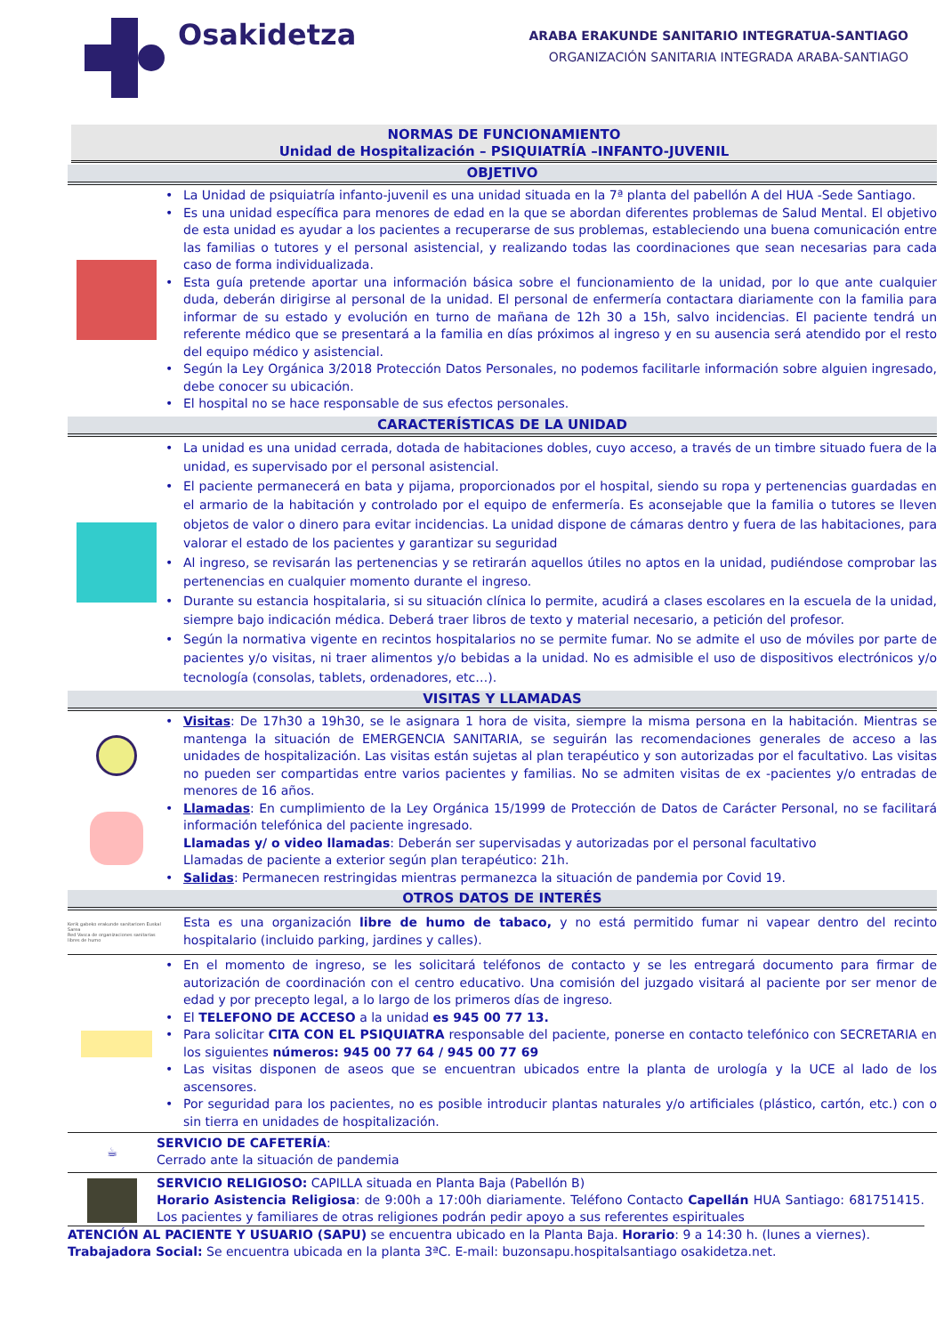Osakidetza
ARABA ERAKUNDE SANITARIO INTEGRATUA-SANTIAGO
ORGANIZACIÓN SANITARIA INTEGRADA ARABA-SANTIAGO
NORMAS DE FUNCIONAMIENTO
Unidad de Hospitalización – PSIQUIATRÍA –INFANTO-JUVENIL
OBJETIVO
• La Unidad de psiquiatría infanto-juvenil es una unidad situada en la 7ª planta del pabellón A del HUA -Sede Santiago.
• Es una unidad específica para menores de edad en la que se abordan diferentes problemas de Salud Mental. El objetivo de esta unidad es ayudar a los pacientes a recuperarse de sus problemas, estableciendo una buena comunicación entre las familias o tutores y el personal asistencial, y realizando todas las coordinaciones que sean necesarias para cada caso de forma individualizada.
• Esta guía pretende aportar una información básica sobre el funcionamiento de la unidad, por lo que ante cualquier duda, deberán dirigirse al personal de la unidad. El personal de enfermería contactara diariamente con la familia para informar de su estado y evolución en turno de mañana de 12h 30 a 15h, salvo incidencias. El paciente tendrá un referente médico que se presentará a la familia en días próximos al ingreso y en su ausencia será atendido por el resto del equipo médico y asistencial.
• Según la Ley Orgánica 3/2018 Protección Datos Personales, no podemos facilitarle información sobre alguien ingresado, debe conocer su ubicación.
• El hospital no se hace responsable de sus efectos personales.
CARACTERÍSTICAS DE LA UNIDAD
• La unidad es una unidad cerrada, dotada de habitaciones dobles, cuyo acceso, a través de un timbre situado fuera de la unidad, es supervisado por el personal asistencial.
• El paciente permanecerá en bata y pijama, proporcionados por el hospital, siendo su ropa y pertenencias guardadas en el armario de la habitación y controlado por el equipo de enfermería. Es aconsejable que la familia o tutores se lleven objetos de valor o dinero para evitar incidencias. La unidad dispone de cámaras dentro y fuera de las habitaciones, para valorar el estado de los pacientes y garantizar su seguridad
• Al ingreso, se revisarán las pertenencias y se retirarán aquellos útiles no aptos en la unidad, pudiéndose comprobar las pertenencias en cualquier momento durante el ingreso.
• Durante su estancia hospitalaria, si su situación clínica lo permite, acudirá a clases escolares en la escuela de la unidad, siempre bajo indicación médica. Deberá traer libros de texto y material necesario, a petición del profesor.
• Según la normativa vigente en recintos hospitalarios no se permite fumar. No se admite el uso de móviles por parte de pacientes y/o visitas, ni traer alimentos y/o bebidas a la unidad. No es admisible el uso de dispositivos electrónicos y/o tecnología (consolas, tablets, ordenadores, etc…).
VISITAS Y LLAMADAS
• Visitas: De 17h30 a 19h30, se le asignara 1 hora de visita, siempre la misma persona en la habitación. Mientras se mantenga la situación de EMERGENCIA SANITARIA, se seguirán las recomendaciones generales de acceso a las unidades de hospitalización. Las visitas están sujetas al plan terapéutico y son autorizadas por el facultativo. Las visitas no pueden ser compartidas entre varios pacientes y familias. No se admiten visitas de ex -pacientes y/o entradas de menores de 16 años.
• Llamadas: En cumplimiento de la Ley Orgánica 15/1999 de Protección de Datos de Carácter Personal, no se facilitará información telefónica del paciente ingresado.
Llamadas y/ o video llamadas: Deberán ser supervisadas y autorizadas por el personal facultativo
Llamadas de paciente a exterior según plan terapéutico: 21h.
• Salidas: Permanecen restringidas mientras permanezca la situación de pandemia por Covid 19.
OTROS DATOS DE INTERÉS
Kerik gabeko erakunde sanitarioen Euskal Sarea
Red Vasca de organizaciones sanitarias libres de humo
Esta es una organización libre de humo de tabaco, y no está permitido fumar ni vapear dentro del recinto hospitalario (incluido parking, jardines y calles).
• En el momento de ingreso, se les solicitará teléfonos de contacto y se les entregará documento para firmar de autorización de coordinación con el centro educativo. Una comisión del juzgado visitará al paciente por ser menor de edad y por precepto legal, a lo largo de los primeros días de ingreso.
• El TELEFONO DE ACCESO a la unidad es 945 00 77 13.
• Para solicitar CITA CON EL PSIQUIATRA responsable del paciente, ponerse en contacto telefónico con SECRETARIA en los siguientes números: 945 00 77 64 / 945 00 77 69
• Las visitas disponen de aseos que se encuentran ubicados entre la planta de urología y la UCE al lado de los ascensores.
• Por seguridad para los pacientes, no es posible introducir plantas naturales y/o artificiales (plástico, cartón, etc.) con o sin tierra en unidades de hospitalización.
☕
SERVICIO DE CAFETERÍA:
Cerrado ante la situación de pandemia
SERVICIO RELIGIOSO: CAPILLA situada en Planta Baja (Pabellón B)
Horario Asistencia Religiosa: de 9:00h a 17:00h diariamente. Teléfono Contacto Capellán HUA Santiago: 681751415. Los pacientes y familiares de otras religiones podrán pedir apoyo a sus referentes espirituales
ATENCIÓN AL PACIENTE Y USUARIO (SAPU) se encuentra ubicado en la Planta Baja. Horario: 9 a 14:30 h. (lunes a viernes).
Trabajadora Social: Se encuentra ubicada en la planta 3ªC. E-mail: buzonsapu.hospitalsantiago osakidetza.net.